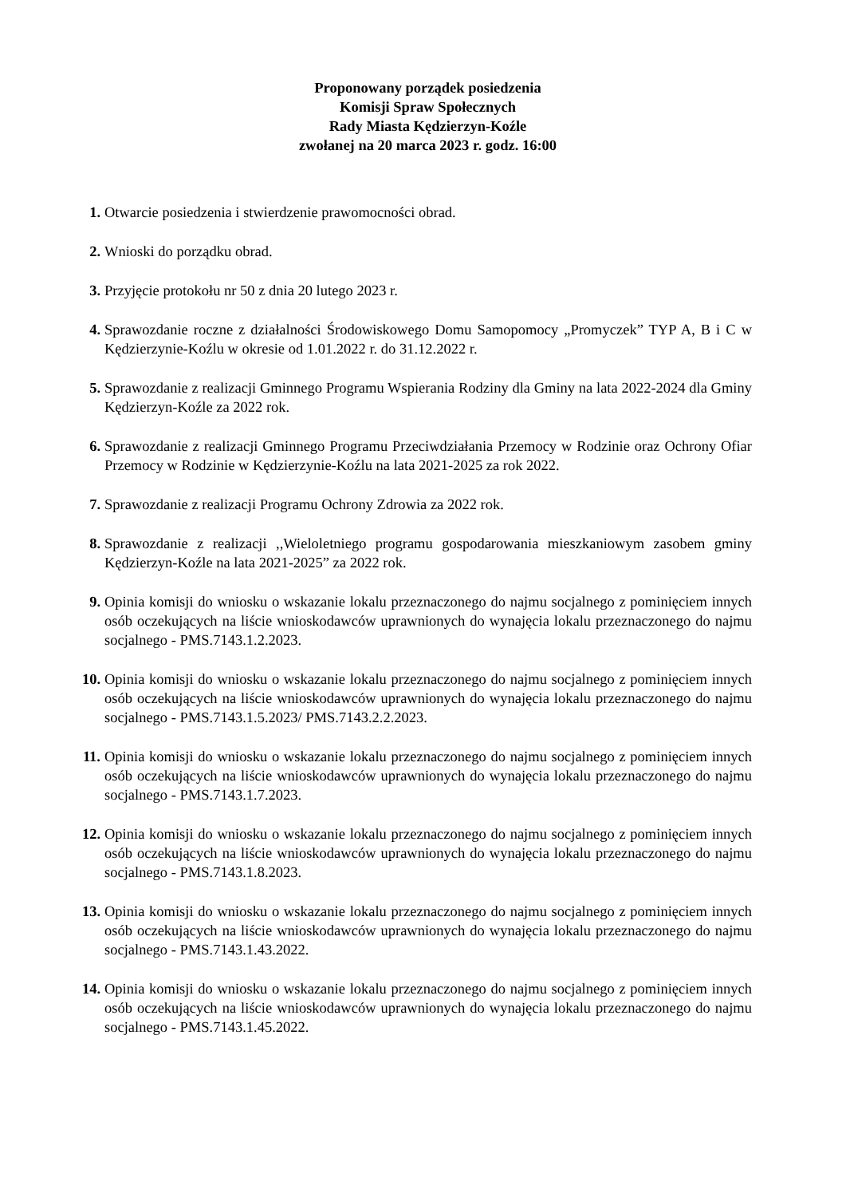Proponowany porządek posiedzenia
Komisji Spraw Społecznych
Rady Miasta Kędzierzyn-Koźle
zwołanej na 20 marca 2023 r. godz. 16:00
1. Otwarcie posiedzenia i stwierdzenie prawomocności obrad.
2. Wnioski do porządku obrad.
3. Przyjęcie protokołu nr 50 z dnia 20 lutego 2023 r.
4. Sprawozdanie roczne z działalności Środowiskowego Domu Samopomocy „Promyczek” TYP A, B i C w Kędzierzynie-Koźlu w okresie od 1.01.2022 r. do 31.12.2022 r.
5. Sprawozdanie z realizacji Gminnego Programu Wspierania Rodziny dla Gminy na lata 2022-2024 dla Gminy Kędzierzyn-Koźle za 2022 rok.
6. Sprawozdanie z realizacji Gminnego Programu Przeciwdziałania Przemocy w Rodzinie oraz Ochrony Ofiar Przemocy w Rodzinie w Kędzierzynie-Koźlu na lata 2021-2025 za rok 2022.
7. Sprawozdanie z realizacji Programu Ochrony Zdrowia za 2022 rok.
8. Sprawozdanie z realizacji ,,Wieloletniego programu gospodarowania mieszkaniowym zasobem gminy Kędzierzyn-Koźle na lata 2021-2025” za 2022 rok.
9. Opinia komisji do wniosku o wskazanie lokalu przeznaczonego do najmu socjalnego z pominięciem innych osób oczekujących na liście wnioskodawców uprawnionych do wynajęcia lokalu przeznaczonego do najmu socjalnego - PMS.7143.1.2.2023.
10. Opinia komisji do wniosku o wskazanie lokalu przeznaczonego do najmu socjalnego z pominięciem innych osób oczekujących na liście wnioskodawców uprawnionych do wynajęcia lokalu przeznaczonego do najmu socjalnego - PMS.7143.1.5.2023/ PMS.7143.2.2.2023.
11. Opinia komisji do wniosku o wskazanie lokalu przeznaczonego do najmu socjalnego z pominięciem innych osób oczekujących na liście wnioskodawców uprawnionych do wynajęcia lokalu przeznaczonego do najmu socjalnego - PMS.7143.1.7.2023.
12. Opinia komisji do wniosku o wskazanie lokalu przeznaczonego do najmu socjalnego z pominięciem innych osób oczekujących na liście wnioskodawców uprawnionych do wynajęcia lokalu przeznaczonego do najmu socjalnego - PMS.7143.1.8.2023.
13. Opinia komisji do wniosku o wskazanie lokalu przeznaczonego do najmu socjalnego z pominięciem innych osób oczekujących na liście wnioskodawców uprawnionych do wynajęcia lokalu przeznaczonego do najmu socjalnego - PMS.7143.1.43.2022.
14. Opinia komisji do wniosku o wskazanie lokalu przeznaczonego do najmu socjalnego z pominięciem innych osób oczekujących na liście wnioskodawców uprawnionych do wynajęcia lokalu przeznaczonego do najmu socjalnego - PMS.7143.1.45.2022.